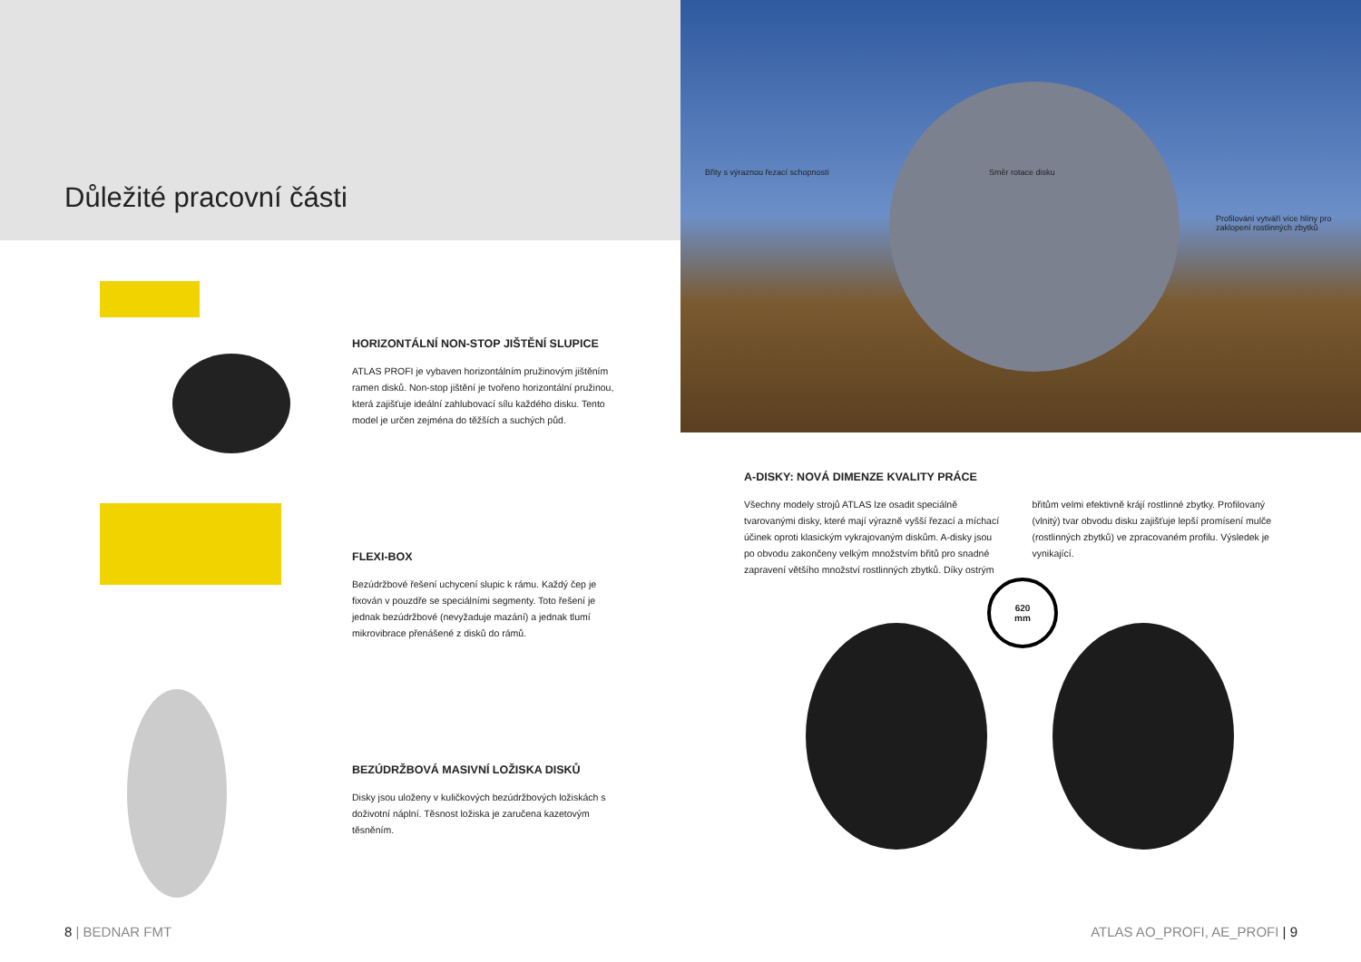Důležité pracovní části
HORIZONTÁLNÍ NON-STOP JIŠTĚNÍ SLUPICE
ATLAS PROFI je vybaven horizontálním pružinovým jištěním ramen disků. Non-stop jištění je tvořeno horizontální pružinou, která zajišťuje ideální zahlubovací sílu každého disku. Tento model je určen zejména do těžších a suchých půd.
FLEXI-BOX
Bezúdržbové řešení uchycení slupic k rámu. Každý čep je fixován v pouzdře se speciálními segmenty. Toto řešení je jednak bezúdržbové (nevyžaduje mazání) a jednak tlumí mikrovibrace přenášené z disků do rámů.
BEZÚDRŽBOVÁ MASIVNÍ LOŽISKA DISKŮ
Disky jsou uloženy v kuličkových bezúdržbových ložiskách s doživotní náplní. Těsnost ložiska je zaručena kazetovým těsněním.
8 | BEDNAR FMT
Břity s výraznou řezací schopností Směr rotace disku
Profilování vytváří více hlíny pro zaklopení rostlinných zbytků
A-DISKY: NOVÁ DIMENZE KVALITY PRÁCE
Všechny modely strojů ATLAS lze osadit speciálně tvarovanými disky, které mají výrazně vyšší řezací a míchací účinek oproti klasickým vykrajovaným diskům. A-disky jsou po obvodu zakončeny velkým množstvím břitů pro snadné zapravení většího množství rostlinných zbytků. Díky ostrým břitům velmi efektivně krájí rostlinné zbytky. Profilovaný (vlnitý) tvar obvodu disku zajišťuje lepší promísení mulče (rostlinných zbytků) ve zpracovaném profilu. Výsledek je vynikající.
620
mm
ATLAS AO_PROFI, AE_PROFI | 9